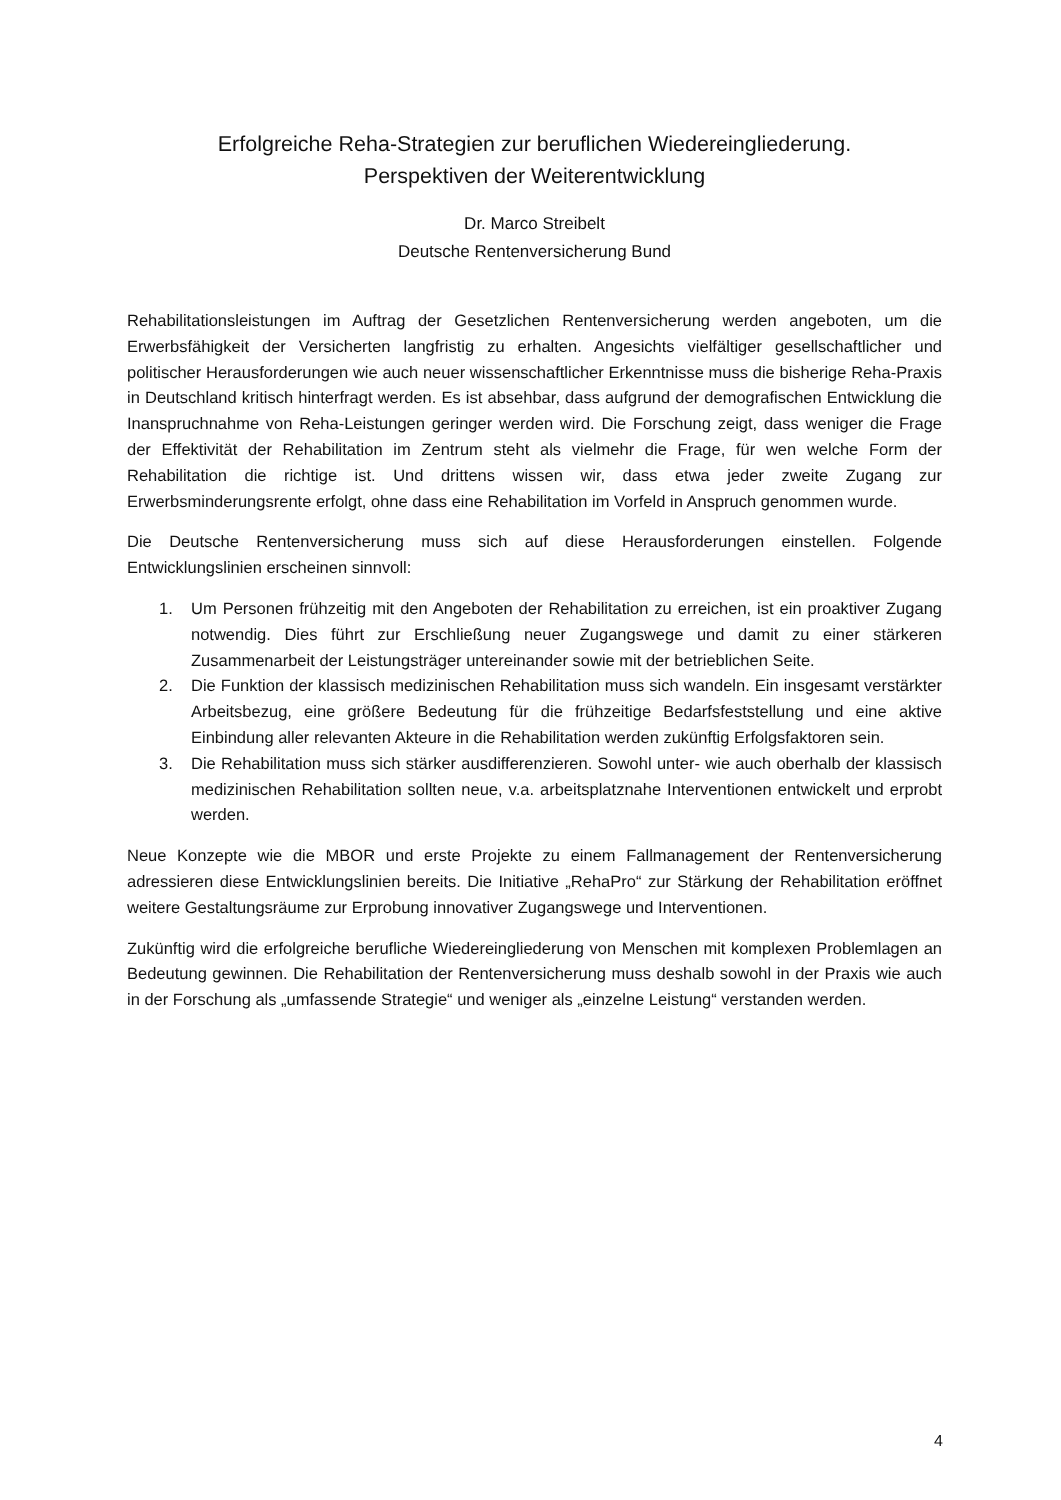Erfolgreiche Reha-Strategien zur beruflichen Wiedereingliederung.
Perspektiven der Weiterentwicklung
Dr. Marco Streibelt
Deutsche Rentenversicherung Bund
Rehabilitationsleistungen im Auftrag der Gesetzlichen Rentenversicherung werden angeboten, um die Erwerbsfähigkeit der Versicherten langfristig zu erhalten. Angesichts vielfältiger gesellschaftlicher und politischer Herausforderungen wie auch neuer wissenschaftlicher Erkenntnisse muss die bisherige Reha-Praxis in Deutschland kritisch hinterfragt werden. Es ist absehbar, dass aufgrund der demografischen Entwicklung die Inanspruchnahme von Reha-Leistungen geringer werden wird. Die Forschung zeigt, dass weniger die Frage der Effektivität der Rehabilitation im Zentrum steht als vielmehr die Frage, für wen welche Form der Rehabilitation die richtige ist. Und drittens wissen wir, dass etwa jeder zweite Zugang zur Erwerbsminderungsrente erfolgt, ohne dass eine Rehabilitation im Vorfeld in Anspruch genommen wurde.
Die Deutsche Rentenversicherung muss sich auf diese Herausforderungen einstellen. Folgende Entwicklungslinien erscheinen sinnvoll:
1. Um Personen frühzeitig mit den Angeboten der Rehabilitation zu erreichen, ist ein proaktiver Zugang notwendig. Dies führt zur Erschließung neuer Zugangswege und damit zu einer stärkeren Zusammenarbeit der Leistungsträger untereinander sowie mit der betrieblichen Seite.
2. Die Funktion der klassisch medizinischen Rehabilitation muss sich wandeln. Ein insgesamt verstärkter Arbeitsbezug, eine größere Bedeutung für die frühzeitige Bedarfsfeststellung und eine aktive Einbindung aller relevanten Akteure in die Rehabilitation werden zukünftig Erfolgsfaktoren sein.
3. Die Rehabilitation muss sich stärker ausdifferenzieren. Sowohl unter- wie auch oberhalb der klassisch medizinischen Rehabilitation sollten neue, v.a. arbeitsplatznahe Interventionen entwickelt und erprobt werden.
Neue Konzepte wie die MBOR und erste Projekte zu einem Fallmanagement der Rentenversicherung adressieren diese Entwicklungslinien bereits. Die Initiative „RehaPro“ zur Stärkung der Rehabilitation eröffnet weitere Gestaltungsräume zur Erprobung innovativer Zugangswege und Interventionen.
Zukünftig wird die erfolgreiche berufliche Wiedereingliederung von Menschen mit komplexen Problemlagen an Bedeutung gewinnen. Die Rehabilitation der Rentenversicherung muss deshalb sowohl in der Praxis wie auch in der Forschung als „umfassende Strategie“ und weniger als „einzelne Leistung“ verstanden werden.
4